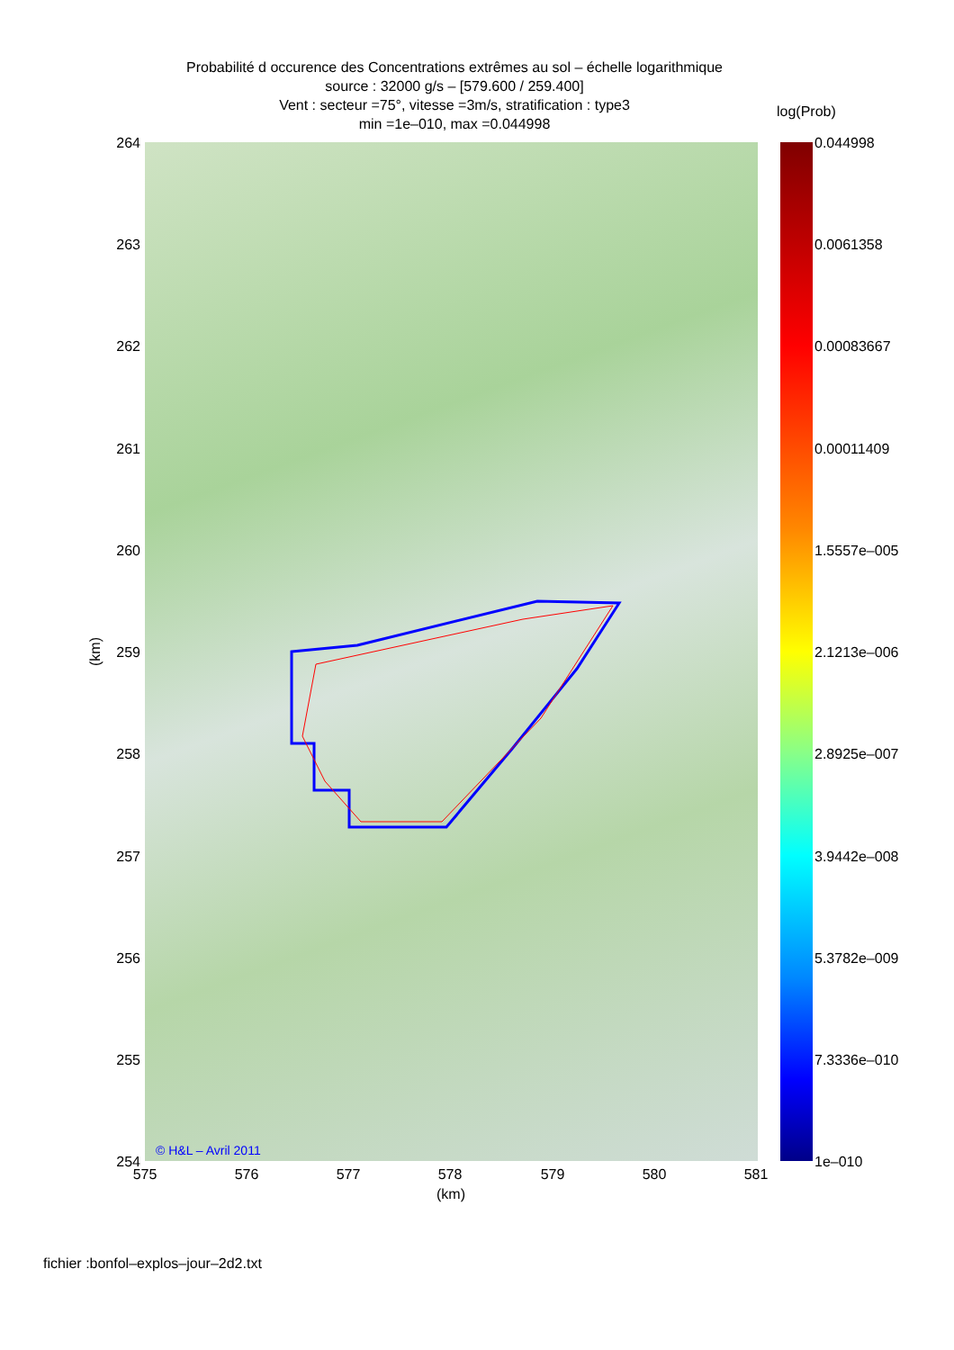Probabilité d occurence des Concentrations extrêmes au sol – échelle logarithmique
source : 32000 g/s – [579.600 / 259.400]
Vent : secteur =75°, vitesse =3m/s, stratification : type3
min =1e–010, max =0.044998
log(Prob)
© H&L – Avril 2011
264
263
262
261
260
259
258
257
256
255
254
(km)
575 576 577 578 579 580 581
(km)
0.044998
0.0061358
0.00083667
0.00011409
1.5557e–005
2.1213e–006
2.8925e–007
3.9442e–008
5.3782e–009
7.3336e–010
1e–010
fichier :bonfol–explos–jour–2d2.txt